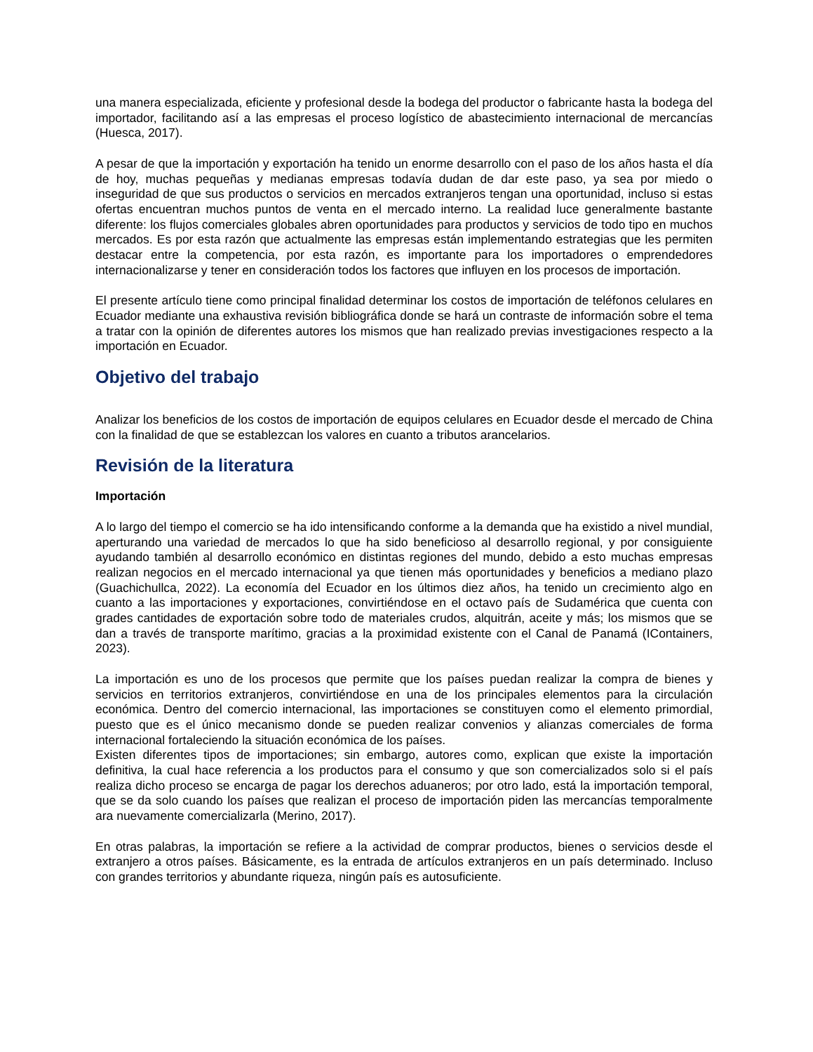una manera especializada, eficiente y profesional desde la bodega del productor o fabricante hasta la bodega del importador, facilitando así a las empresas el proceso logístico de abastecimiento internacional de mercancías (Huesca, 2017).
A pesar de que la importación y exportación ha tenido un enorme desarrollo con el paso de los años hasta el día de hoy, muchas pequeñas y medianas empresas todavía dudan de dar este paso, ya sea por miedo o inseguridad de que sus productos o servicios en mercados extranjeros tengan una oportunidad, incluso si estas ofertas encuentran muchos puntos de venta en el mercado interno. La realidad luce generalmente bastante diferente: los flujos comerciales globales abren oportunidades para productos y servicios de todo tipo en muchos mercados. Es por esta razón que actualmente las empresas están implementando estrategias que les permiten destacar entre la competencia, por esta razón, es importante para los importadores o emprendedores internacionalizarse y tener en consideración todos los factores que influyen en los procesos de importación.
El presente artículo tiene como principal finalidad determinar los costos de importación de teléfonos celulares en Ecuador mediante una exhaustiva revisión bibliográfica donde se hará un contraste de información sobre el tema a tratar con la opinión de diferentes autores los mismos que han realizado previas investigaciones respecto a la importación en Ecuador.
Objetivo del trabajo
Analizar los beneficios de los costos de importación de equipos celulares en Ecuador desde el mercado de China con la finalidad de que se establezcan los valores en cuanto a tributos arancelarios.
Revisión de la literatura
Importación
A lo largo del tiempo el comercio se ha ido intensificando conforme a la demanda que ha existido a nivel mundial, aperturando una variedad de mercados lo que ha sido beneficioso al desarrollo regional, y por consiguiente ayudando también al desarrollo económico en distintas regiones del mundo, debido a esto muchas empresas realizan negocios en el mercado internacional ya que tienen más oportunidades y beneficios a mediano plazo (Guachichullca, 2022). La economía del Ecuador en los últimos diez años, ha tenido un crecimiento algo en cuanto a las importaciones y exportaciones, convirtiéndose en el octavo país de Sudamérica que cuenta con grades cantidades de exportación sobre todo de materiales crudos, alquitrán, aceite y más; los mismos que se dan a través de transporte marítimo, gracias a la proximidad existente con el Canal de Panamá (IContainers, 2023).
La importación es uno de los procesos que permite que los países puedan realizar la compra de bienes y servicios en territorios extranjeros, convirtiéndose en una de los principales elementos para la circulación económica. Dentro del comercio internacional, las importaciones se constituyen como el elemento primordial, puesto que es el único mecanismo donde se pueden realizar convenios y alianzas comerciales de forma internacional fortaleciendo la situación económica de los países.
Existen diferentes tipos de importaciones; sin embargo, autores como, explican que existe la importación definitiva, la cual hace referencia a los productos para el consumo y que son comercializados solo si el país realiza dicho proceso se encarga de pagar los derechos aduaneros; por otro lado, está la importación temporal, que se da solo cuando los países que realizan el proceso de importación piden las mercancías temporalmente ara nuevamente comercializarla (Merino, 2017).
En otras palabras, la importación se refiere a la actividad de comprar productos, bienes o servicios desde el extranjero a otros países. Básicamente, es la entrada de artículos extranjeros en un país determinado. Incluso con grandes territorios y abundante riqueza, ningún país es autosuficiente.